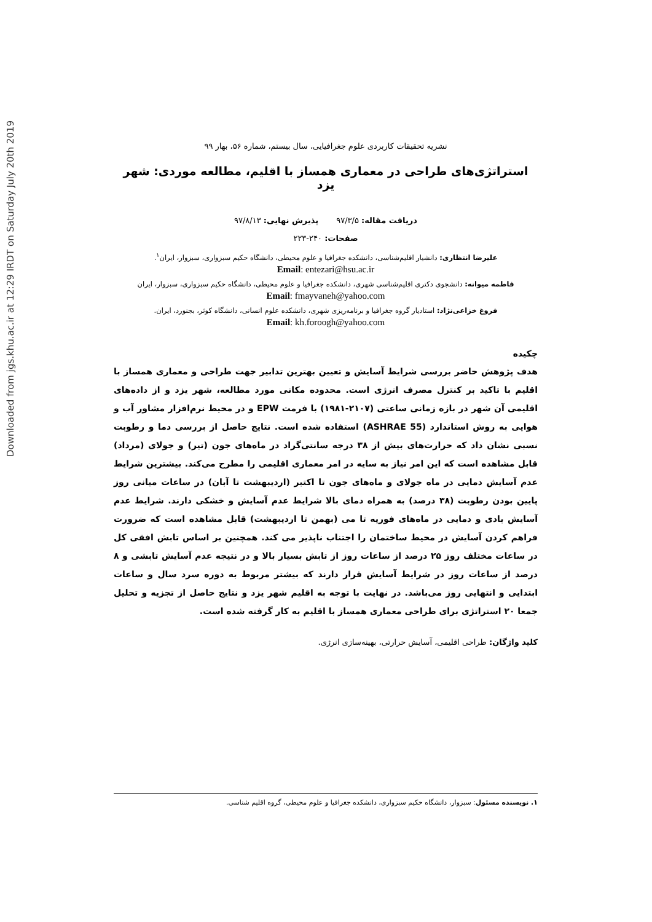Downloaded from jgs.khu.ac.ir at 12:29 IRDT on Saturday July 20th 2019
نشریه تحقیقات کاربردی علوم جغرافیایی، سال بیستم، شماره ۵۶، بهار ۹۹
استراتژی‌های طراحی در معماری همساز با اقلیم، مطالعه موردی: شهر یزد
دریافت مقاله: ۹۷/۳/۵ پذیرش نهایی: ۹۷/۸/۱۳
صفحات: ۲۴۰-۲۲۳
علیرضا انتظاری: دانشیار اقلیم‌شناسی، دانشکده جغرافیا و علوم محیطی، دانشگاه حکیم سبزواری، سبزوار، ایران<sup>۱</sup>.
Email: entezari@hsu.ac.ir
فاطمه میوانه: دانشجوی دکتری اقلیم‌شناسی شهری، دانشکده جغرافیا و علوم محیطی، دانشگاه حکیم سبزواری، سبزوار، ایران
Email: fmayvaneh@yahoo.com
فروغ خزاعی‌نژاد: استادیار گروه جغرافیا و برنامه‌ریزی شهری، دانشکده علوم انسانی، دانشگاه کوثر، بجنورد، ایران.
Email: kh.foroogh@yahoo.com
چکیده
هدف پژوهش حاضر بررسی شرایط آسایش و تعیین بهترین تدابیر جهت طراحی و معماری همساز با اقلیم با تاکید بر کنترل مصرف انرژی است. محدوده مکانی مورد مطالعه، شهر یزد و از داده‌های اقلیمی آن شهر در بازه زمانی ساعتی (۲۱۰۷-۱۹۸۱) با فرمت EPW و در محیط نرم‌افزار مشاور آب و هوایی به روش استاندارد (ASHRAE 55) استفاده شده است. نتایج حاصل از بررسی دما و رطوبت نسبی نشان داد که حرارت‌های بیش از ۳۸ درجه سانتی‌گراد در ماه‌های جون (تیر) و جولای (مرداد) قابل مشاهده است که این امر نیاز به سایه در امر معماری اقلیمی را مطرح می‌کند. بیشترین شرایط عدم آسایش دمایی در ماه جولای و ماه‌های جون تا اکتبر (اردیبهشت تا آبان) در ساعات میانی روز پایین بودن رطوبت (۳۸ درصد) به همراه دمای بالا شرایط عدم آسایش و خشکی دارند. شرایط عدم آسایش بادی و دمایی در ماه‌های فوریه تا می (بهمن تا اردیبهشت) قابل مشاهده است که ضرورت فراهم کردن آسایش در محیط ساختمان را اجتناب ناپذیر می کند. همچنین بر اساس تابش افقی کل در ساعات مختلف روز ۲۵ درصد از ساعات روز از تابش بسیار بالا و در نتیجه عدم آسایش تابشی و ۸ درصد از ساعات روز در شرایط آسایش قرار دارند که بیشتر مربوط به دوره سرد سال و ساعات ابتدایی و انتهایی روز می‌باشد. در نهایت با توجه به اقلیم شهر یزد و نتایج حاصل از تجزیه و تحلیل جمعا ۲۰ استراتژی برای طراحی معماری همساز با اقلیم به کار گرفته شده است.
کلید واژگان: طراحی اقلیمی، آسایش حرارتی، بهینه‌سازی انرژی.
۱. نویسنده مسئول: سبزوار، دانشگاه حکیم سبزواری، دانشکده جغرافیا و علوم محیطی، گروه اقلیم شناسی.